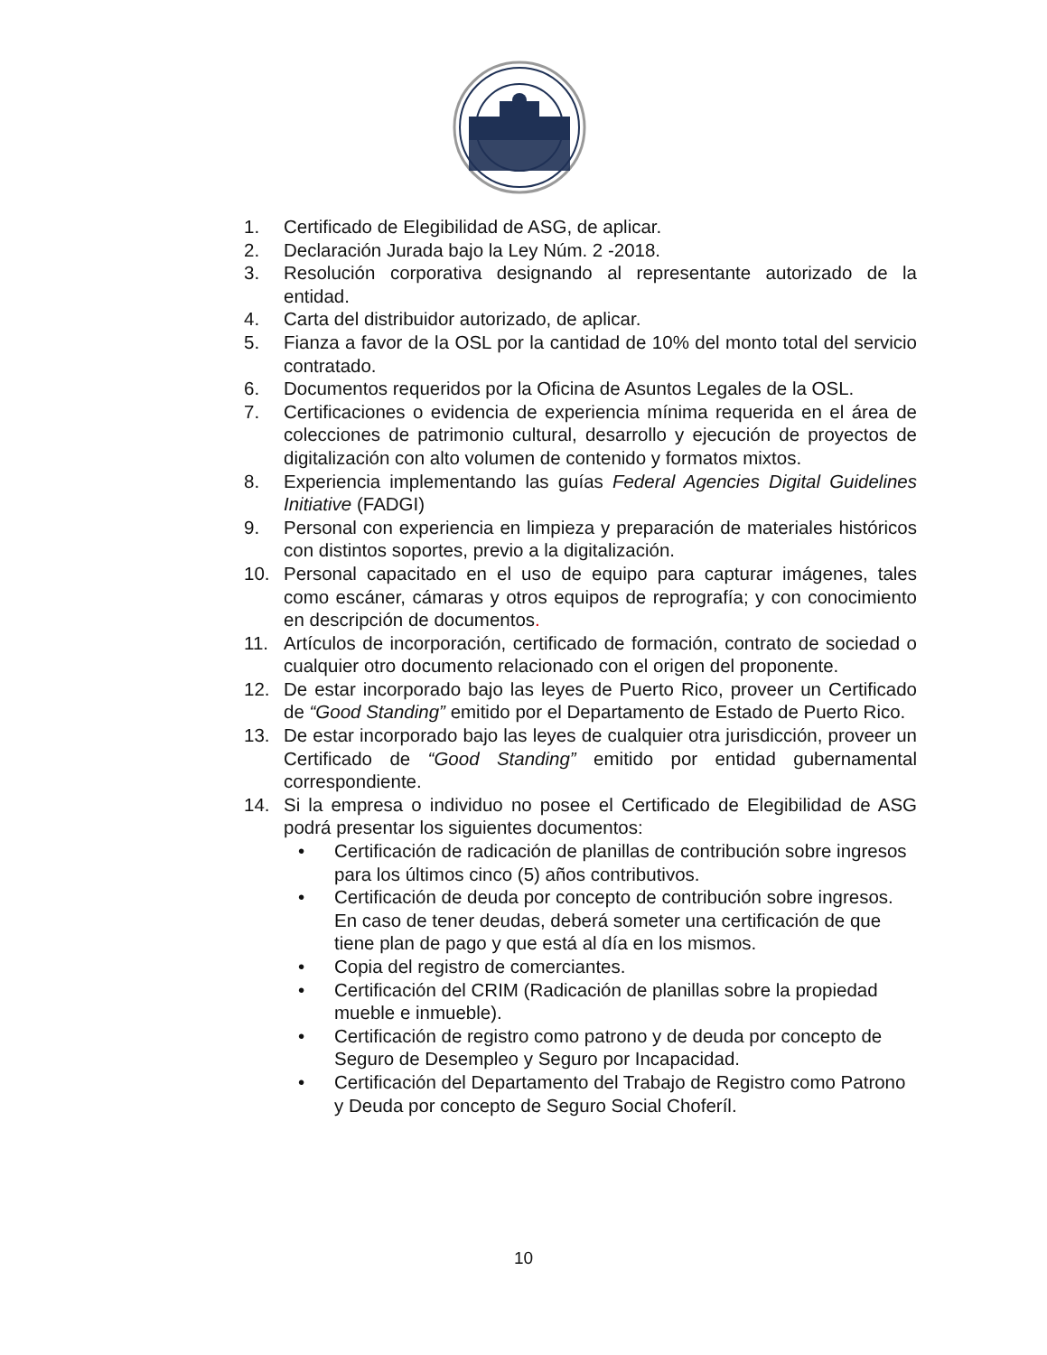1. Certificado de Elegibilidad de ASG, de aplicar.
2. Declaración Jurada bajo la Ley Núm. 2 -2018.
3. Resolución corporativa designando al representante autorizado de la entidad.
4. Carta del distribuidor autorizado, de aplicar.
5. Fianza a favor de la OSL por la cantidad de 10% del monto total del servicio contratado.
6. Documentos requeridos por la Oficina de Asuntos Legales de la OSL.
7. Certificaciones o evidencia de experiencia mínima requerida en el área de colecciones de patrimonio cultural, desarrollo y ejecución de proyectos de digitalización con alto volumen de contenido y formatos mixtos.
8. Experiencia implementando las guías Federal Agencies Digital Guidelines Initiative (FADGI)
9. Personal con experiencia en limpieza y preparación de materiales históricos con distintos soportes, previo a la digitalización.
10. Personal capacitado en el uso de equipo para capturar imágenes, tales como escáner, cámaras y otros equipos de reprografía; y con conocimiento en descripción de documentos.
11. Artículos de incorporación, certificado de formación, contrato de sociedad o cualquier otro documento relacionado con el origen del proponente.
12. De estar incorporado bajo las leyes de Puerto Rico, proveer un Certificado de “Good Standing” emitido por el Departamento de Estado de Puerto Rico.
13. De estar incorporado bajo las leyes de cualquier otra jurisdicción, proveer un Certificado de “Good Standing” emitido por entidad gubernamental correspondiente.
14. Si la empresa o individuo no posee el Certificado de Elegibilidad de ASG podrá presentar los siguientes documentos:
• Certificación de radicación de planillas de contribución sobre ingresos para los últimos cinco (5) años contributivos.
• Certificación de deuda por concepto de contribución sobre ingresos. En caso de tener deudas, deberá someter una certificación de que tiene plan de pago y que está al día en los mismos.
• Copia del registro de comerciantes.
• Certificación del CRIM (Radicación de planillas sobre la propiedad mueble e inmueble).
• Certificación de registro como patrono y de deuda por concepto de Seguro de Desempleo y Seguro por Incapacidad.
• Certificación del Departamento del Trabajo de Registro como Patrono y Deuda por concepto de Seguro Social Choferíl.
10